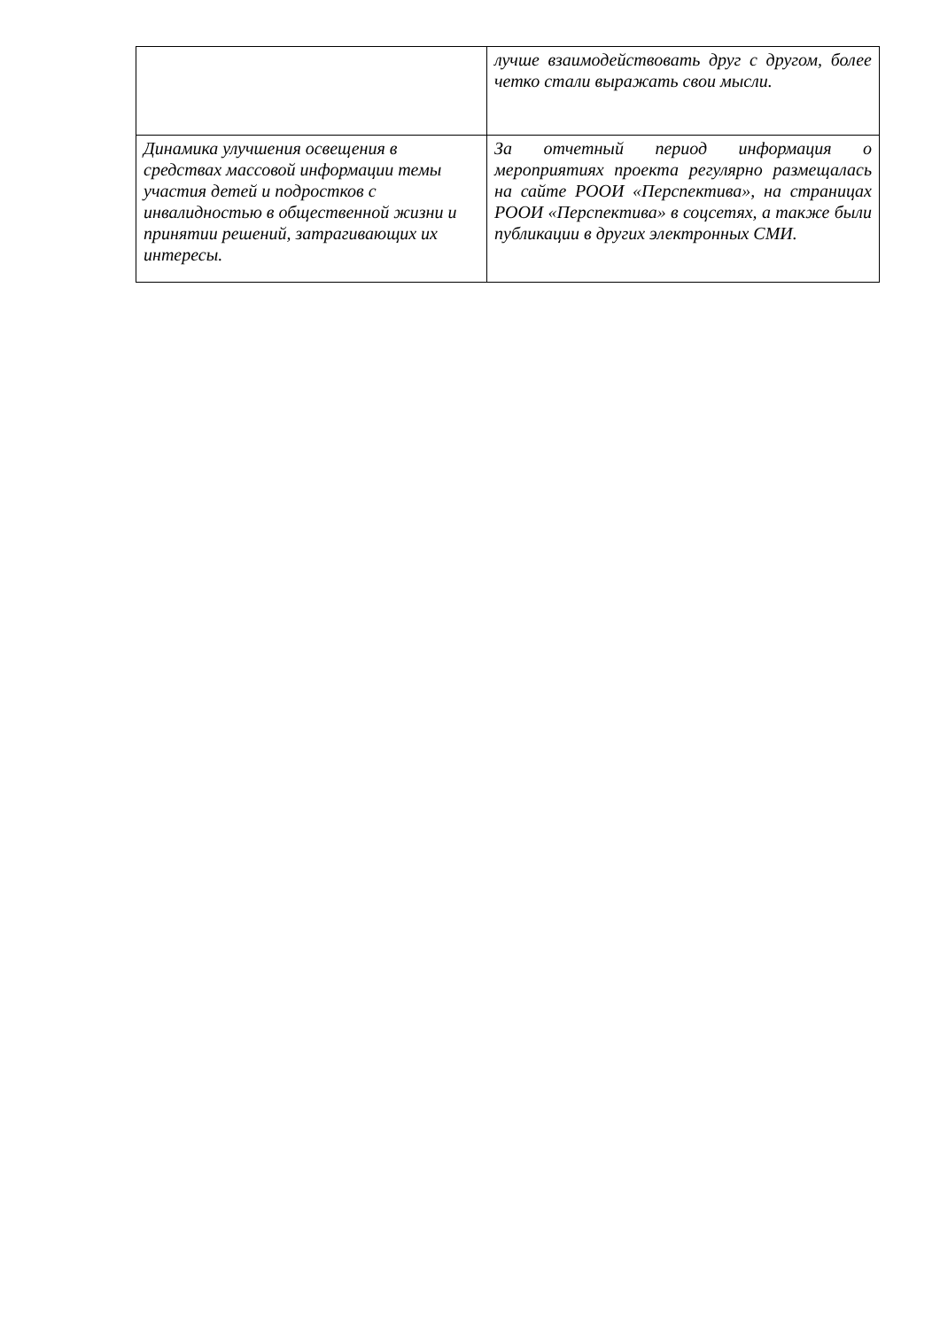| | лучше взаимодействовать друг с другом, более четко стали выражать свои мысли. |
| Динамика улучшения освещения в средствах массовой информации темы участия детей и подростков с инвалидностью в общественной жизни и принятии решений, затрагивающих их интересы. | За отчетный период информация о мероприятиях проекта регулярно размещалась на сайте РООИ «Перспектива», на страницах РООИ «Перспектива» в соцсетях, а также были публикации в других электронных СМИ. |